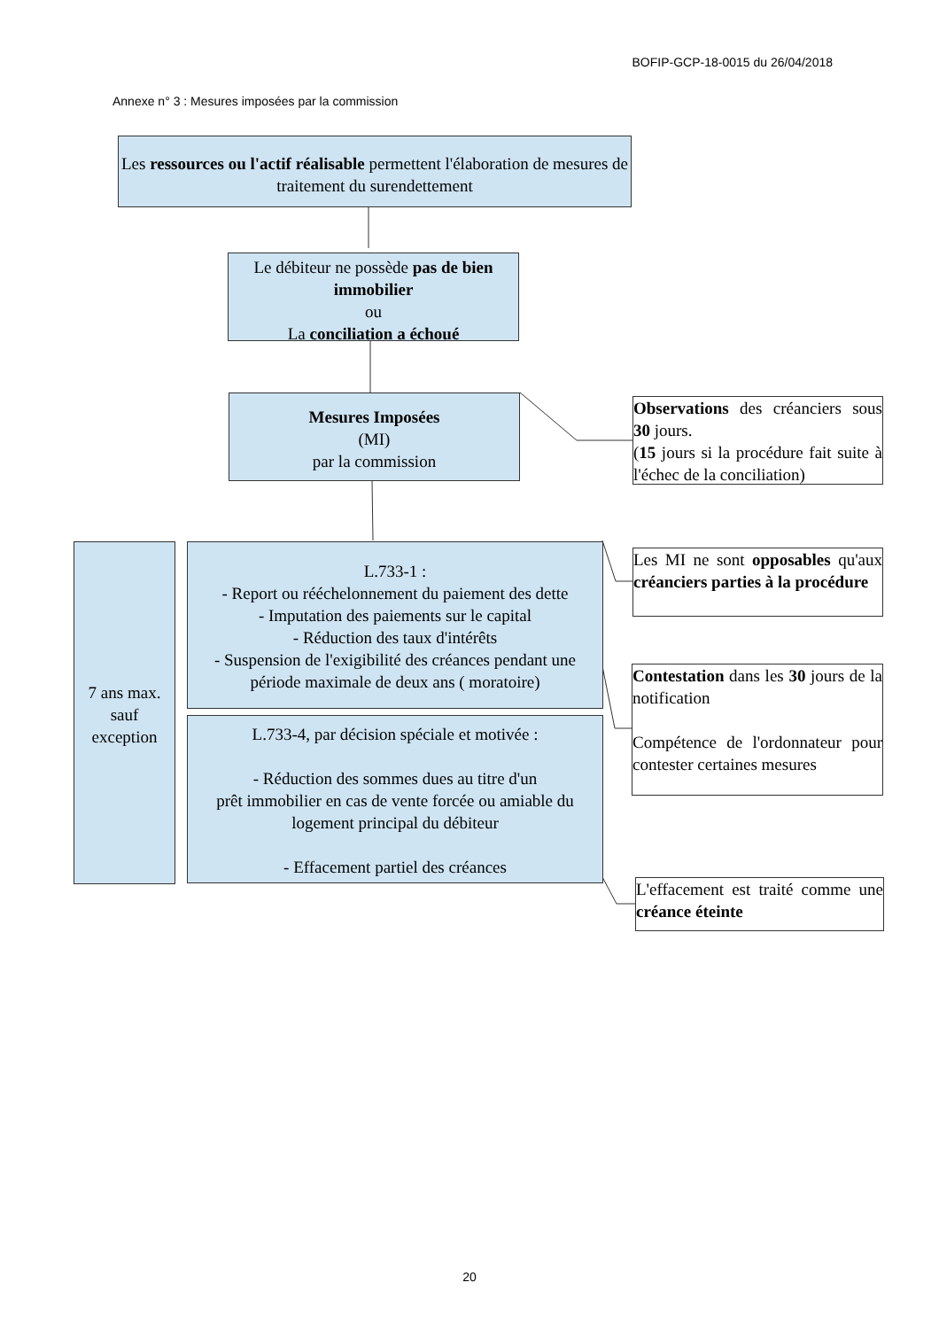BOFIP-GCP-18-0015 du 26/04/2018
Annexe n° 3 : Mesures imposées par la commission
Les ressources ou l'actif réalisable permettent l'élaboration de mesures de traitement du surendettement
Le débiteur ne possède pas de bien immobilier
ou
La conciliation a échoué
Mesures Imposées
(MI)
par la commission
Observations des créanciers sous 30 jours.
(15 jours si la procédure fait suite à l'échec de la conciliation)
7 ans max.
sauf
exception
L.733-1 :
- Report ou rééchelonnement du paiement des dette
- Imputation des paiements sur le capital
- Réduction des taux d'intérêts
- Suspension de l'exigibilité des créances pendant une période maximale de deux ans ( moratoire)
L.733-4, par décision spéciale et motivée :
- Réduction des sommes dues au titre d'un
prêt immobilier en cas de vente forcée ou amiable du logement principal du débiteur
- Effacement partiel des créances
Les MI ne sont opposables qu'aux créanciers parties à la procédure
Contestation dans les 30 jours de la notification
Compétence de l'ordonnateur pour contester certaines mesures
L'effacement est traité comme une créance éteinte
20